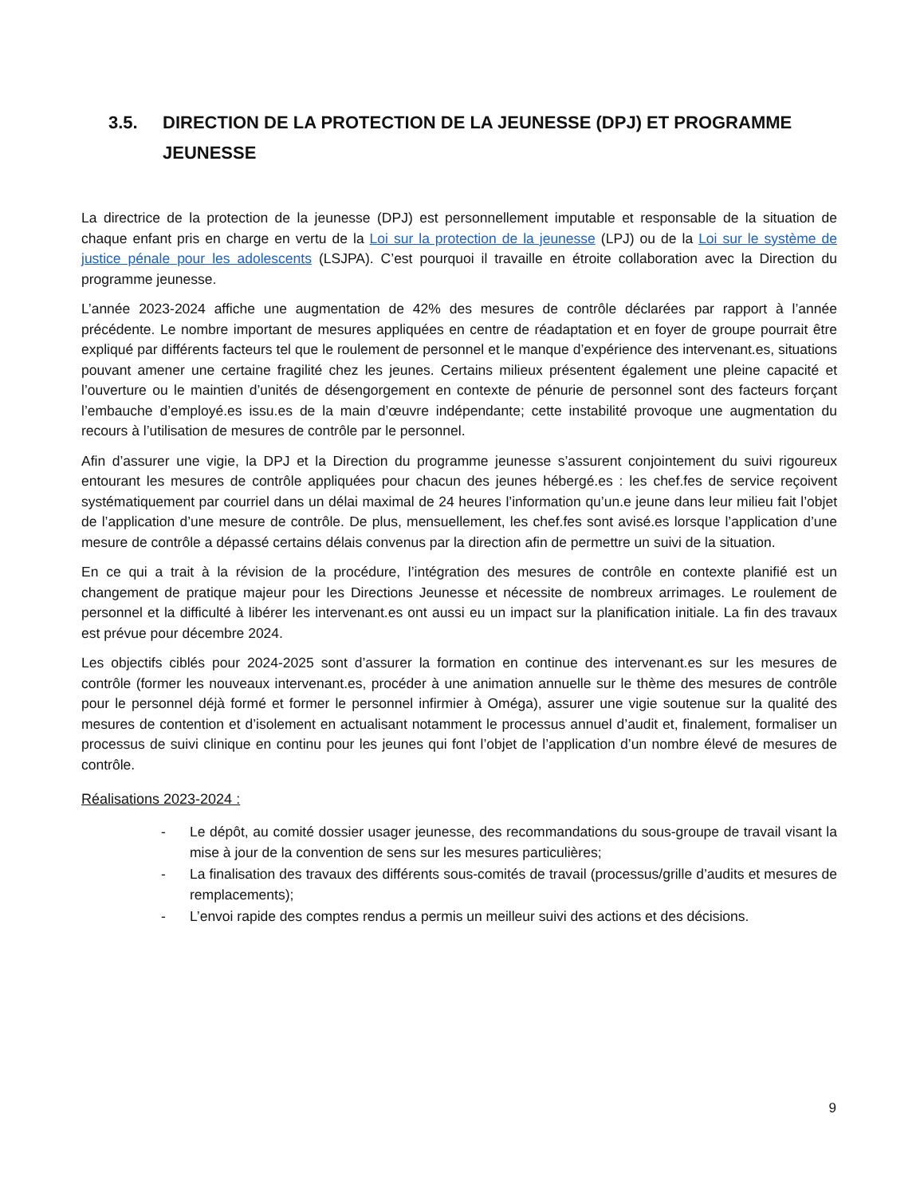3.5. DIRECTION DE LA PROTECTION DE LA JEUNESSE (DPJ) ET PROGRAMME JEUNESSE
La directrice de la protection de la jeunesse (DPJ) est personnellement imputable et responsable de la situation de chaque enfant pris en charge en vertu de la Loi sur la protection de la jeunesse (LPJ) ou de la Loi sur le système de justice pénale pour les adolescents (LSJPA). C’est pourquoi il travaille en étroite collaboration avec la Direction du programme jeunesse.
L’année 2023-2024 affiche une augmentation de 42% des mesures de contrôle déclarées par rapport à l’année précédente. Le nombre important de mesures appliquées en centre de réadaptation et en foyer de groupe pourrait être expliqué par différents facteurs tel que le roulement de personnel et le manque d’expérience des intervenant.es, situations pouvant amener une certaine fragilité chez les jeunes. Certains milieux présentent également une pleine capacité et l’ouverture ou le maintien d’unités de désengorgement en contexte de pénurie de personnel sont des facteurs forçant l’embauche d’employé.es issu.es de la main d’œuvre indépendante; cette instabilité provoque une augmentation du recours à l’utilisation de mesures de contrôle par le personnel.
Afin d’assurer une vigie, la DPJ et la Direction du programme jeunesse s’assurent conjointement du suivi rigoureux entourant les mesures de contrôle appliquées pour chacun des jeunes hébergé.es : les chef.fes de service reçoivent systématiquement par courriel dans un délai maximal de 24 heures l’information qu’un.e jeune dans leur milieu fait l’objet de l’application d’une mesure de contrôle. De plus, mensuellement, les chef.fes sont avisé.es lorsque l’application d’une mesure de contrôle a dépassé certains délais convenus par la direction afin de permettre un suivi de la situation.
En ce qui a trait à la révision de la procédure, l’intégration des mesures de contrôle en contexte planifié est un changement de pratique majeur pour les Directions Jeunesse et nécessite de nombreux arrimages. Le roulement de personnel et la difficulté à libérer les intervenant.es ont aussi eu un impact sur la planification initiale. La fin des travaux est prévue pour décembre 2024.
Les objectifs ciblés pour 2024-2025 sont d’assurer la formation en continue des intervenant.es sur les mesures de contrôle (former les nouveaux intervenant.es, procéder à une animation annuelle sur le thème des mesures de contrôle pour le personnel déjà formé et former le personnel infirmier à Oméga), assurer une vigie soutenue sur la qualité des mesures de contention et d’isolement en actualisant notamment le processus annuel d’audit et, finalement, formaliser un processus de suivi clinique en continu pour les jeunes qui font l’objet de l’application d’un nombre élevé de mesures de contrôle.
Réalisations 2023-2024 :
- Le dépôt, au comité dossier usager jeunesse, des recommandations du sous-groupe de travail visant la mise à jour de la convention de sens sur les mesures particulières;
- La finalisation des travaux des différents sous-comités de travail (processus/grille d’audits et mesures de remplacements);
- L’envoi rapide des comptes rendus a permis un meilleur suivi des actions et des décisions.
9